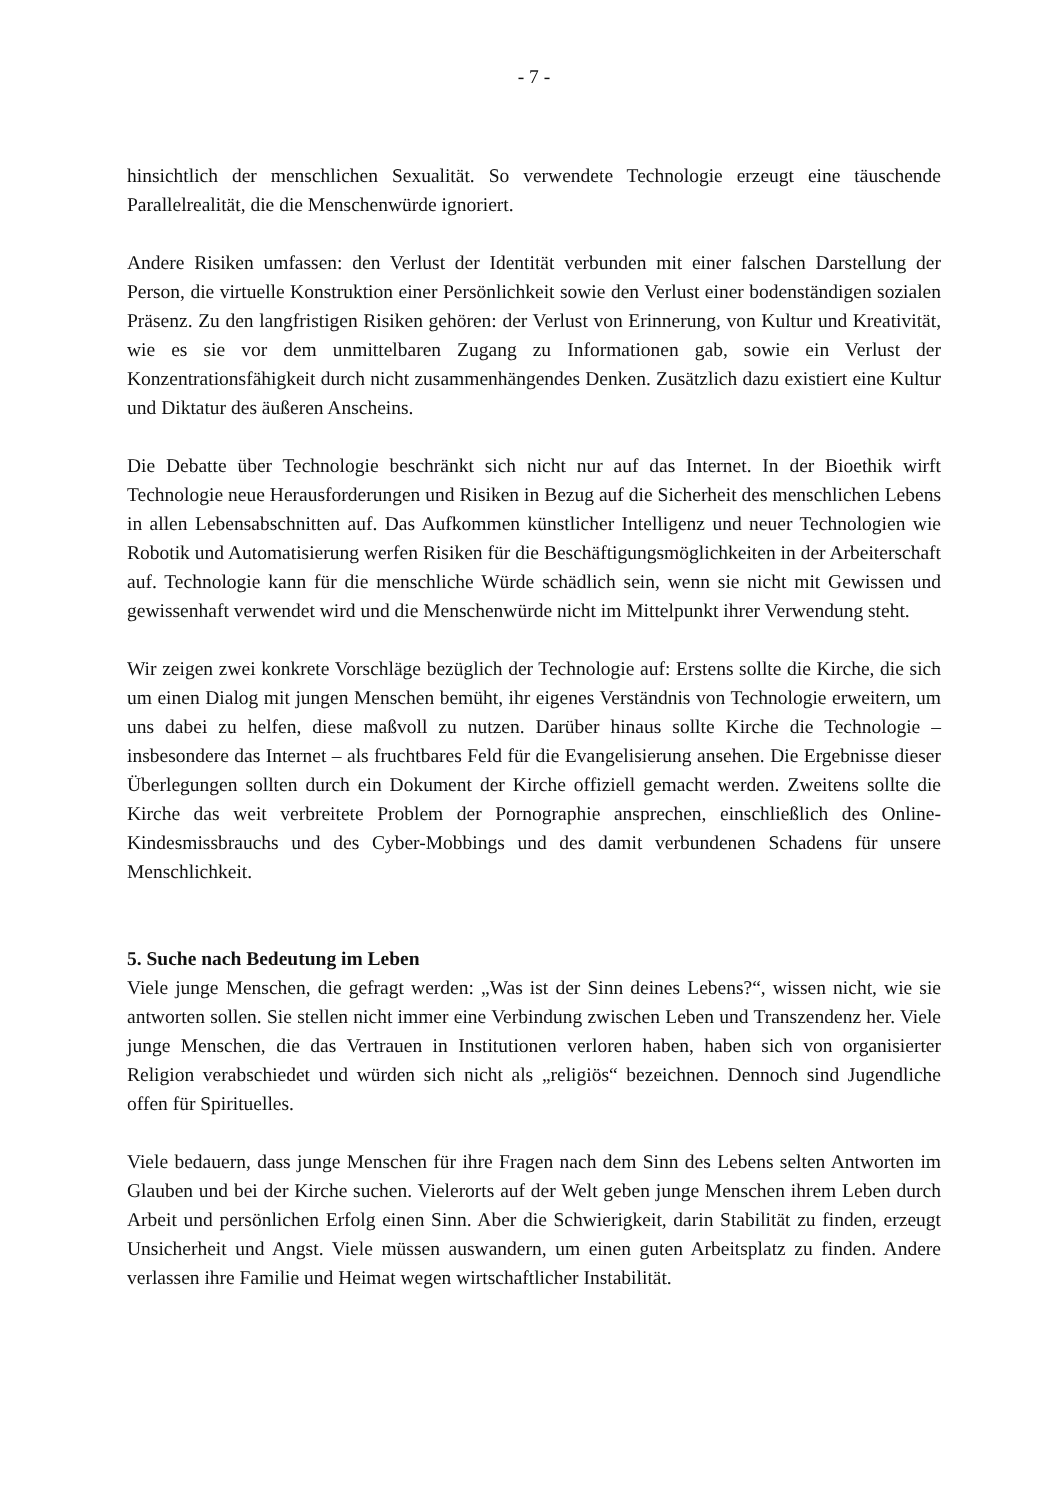- 7 -
hinsichtlich der menschlichen Sexualität. So verwendete Technologie erzeugt eine täuschende Parallelrealität, die die Menschenwürde ignoriert.
Andere Risiken umfassen: den Verlust der Identität verbunden mit einer falschen Darstellung der Person, die virtuelle Konstruktion einer Persönlichkeit sowie den Verlust einer bodenständigen sozialen Präsenz. Zu den langfristigen Risiken gehören: der Verlust von Erinnerung, von Kultur und Kreativität, wie es sie vor dem unmittelbaren Zugang zu Informationen gab, sowie ein Verlust der Konzentrationsfähigkeit durch nicht zusammenhängendes Denken. Zusätzlich dazu existiert eine Kultur und Diktatur des äußeren Anscheins.
Die Debatte über Technologie beschränkt sich nicht nur auf das Internet. In der Bioethik wirft Technologie neue Herausforderungen und Risiken in Bezug auf die Sicherheit des menschlichen Lebens in allen Lebensabschnitten auf. Das Aufkommen künstlicher Intelligenz und neuer Technologien wie Robotik und Automatisierung werfen Risiken für die Beschäftigungsmöglichkeiten in der Arbeiterschaft auf. Technologie kann für die menschliche Würde schädlich sein, wenn sie nicht mit Gewissen und gewissenhaft verwendet wird und die Menschenwürde nicht im Mittelpunkt ihrer Verwendung steht.
Wir zeigen zwei konkrete Vorschläge bezüglich der Technologie auf: Erstens sollte die Kirche, die sich um einen Dialog mit jungen Menschen bemüht, ihr eigenes Verständnis von Technologie erweitern, um uns dabei zu helfen, diese maßvoll zu nutzen. Darüber hinaus sollte Kirche die Technologie – insbesondere das Internet – als fruchtbares Feld für die Evangelisierung ansehen. Die Ergebnisse dieser Überlegungen sollten durch ein Dokument der Kirche offiziell gemacht werden. Zweitens sollte die Kirche das weit verbreitete Problem der Pornographie ansprechen, einschließlich des Online-Kindesmissbrauchs und des Cyber-Mobbings und des damit verbundenen Schadens für unsere Menschlichkeit.
5. Suche nach Bedeutung im Leben
Viele junge Menschen, die gefragt werden: „Was ist der Sinn deines Lebens?“, wissen nicht, wie sie antworten sollen. Sie stellen nicht immer eine Verbindung zwischen Leben und Transzendenz her. Viele junge Menschen, die das Vertrauen in Institutionen verloren haben, haben sich von organisierter Religion verabschiedet und würden sich nicht als „religiös“ bezeichnen. Dennoch sind Jugendliche offen für Spirituelles.
Viele bedauern, dass junge Menschen für ihre Fragen nach dem Sinn des Lebens selten Antworten im Glauben und bei der Kirche suchen. Vielerorts auf der Welt geben junge Menschen ihrem Leben durch Arbeit und persönlichen Erfolg einen Sinn. Aber die Schwierigkeit, darin Stabilität zu finden, erzeugt Unsicherheit und Angst. Viele müssen auswandern, um einen guten Arbeitsplatz zu finden. Andere verlassen ihre Familie und Heimat wegen wirtschaftlicher Instabilität.